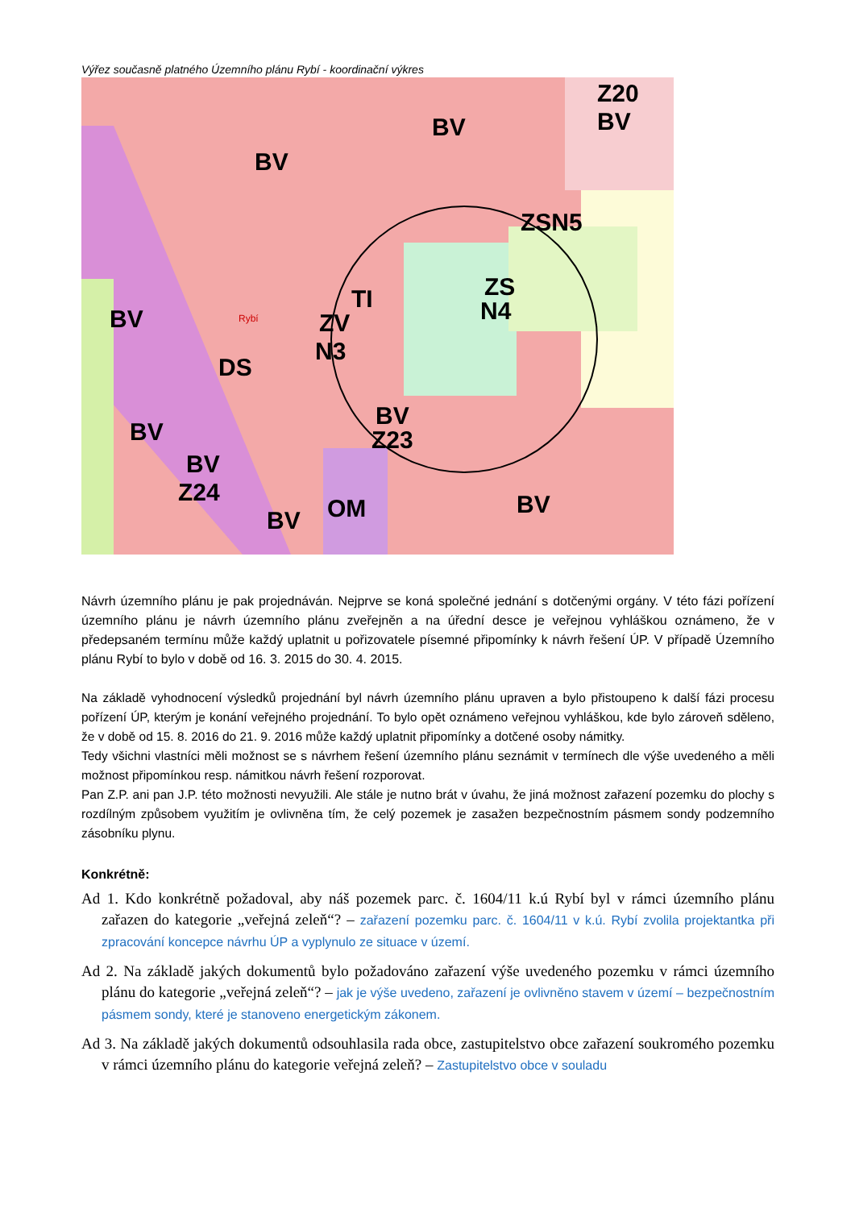Výřez současně platného Územního plánu Rybí - koordinační výkres
Z20
BV
BV
BV
ZSN5
ZS
N4
ZV
N3
TI
BV
Z23
BV
BV
Z24
BV
OM
BV
DS
BV
Rybí
Návrh územního plánu je pak projednáván. Nejprve se koná společné jednání s dotčenými orgány. V této fázi pořízení územního plánu je návrh územního plánu zveřejněn a na úřední desce je veřejnou vyhláškou oznámeno, že v předepsaném termínu může každý uplatnit u pořizovatele písemné připomínky k návrh řešení ÚP. V případě Územního plánu Rybí to bylo v době od 16. 3. 2015 do 30. 4. 2015.
Na základě vyhodnocení výsledků projednání byl návrh územního plánu upraven a bylo přistoupeno k další fázi procesu pořízení ÚP, kterým je konání veřejného projednání. To bylo opět oznámeno veřejnou vyhláškou, kde bylo zároveň sděleno, že v době od 15. 8. 2016 do 21. 9. 2016 může každý uplatnit připomínky a dotčené osoby námitky.
Tedy všichni vlastníci měli možnost se s návrhem řešení územního plánu seznámit v termínech dle výše uvedeného a měli možnost připomínkou resp. námitkou návrh řešení rozporovat.
Pan Z.P. ani pan J.P. této možnosti nevyužili. Ale stále je nutno brát v úvahu, že jiná možnost zařazení pozemku do plochy s rozdílným způsobem využitím je ovlivněna tím, že celý pozemek je zasažen bezpečnostním pásmem sondy podzemního zásobníku plynu.
Konkrétně:
Ad 1. Kdo konkrétně požadoval, aby náš pozemek parc. č. 1604/11 k.ú Rybí byl v rámci územního plánu zařazen do kategorie „veřejná zeleň“? – zařazení pozemku parc. č. 1604/11 v k.ú. Rybí zvolila projektantka při zpracování koncepce návrhu ÚP a vyplynulo ze situace v území.
Ad 2. Na základě jakých dokumentů bylo požadováno zařazení výše uvedeného pozemku v rámci územního plánu do kategorie „veřejná zeleň“? – jak je výše uvedeno, zařazení je ovlivněno stavem v území – bezpečnostním pásmem sondy, které je stanoveno energetickým zákonem.
Ad 3. Na základě jakých dokumentů odsouhlasila rada obce, zastupitelstvo obce zařazení soukromého pozemku v rámci územního plánu do kategorie veřejná zeleň? – Zastupitelstvo obce v souladu